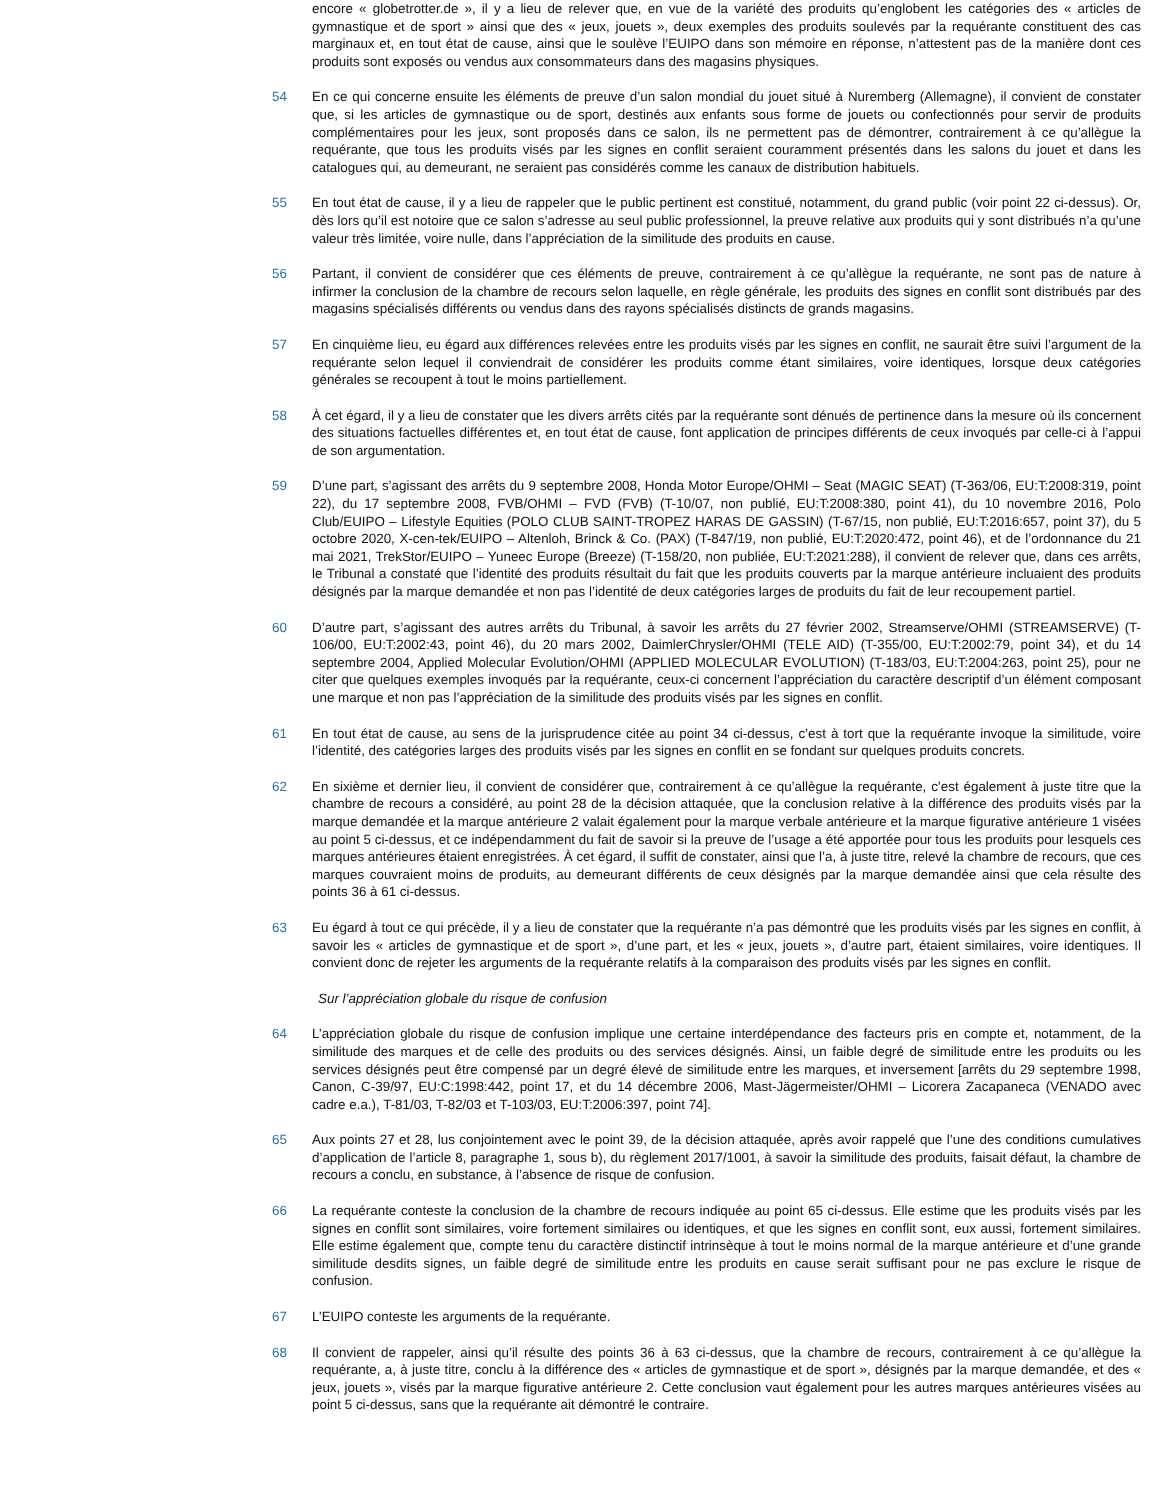encore « globetrotter.de », il y a lieu de relever que, en vue de la variété des produits qu’englobent les catégories des « articles de gymnastique et de sport » ainsi que des « jeux, jouets », deux exemples des produits soulevés par la requérante constituent des cas marginaux et, en tout état de cause, ainsi que le soulève l’EUIPO dans son mémoire en réponse, n’attestent pas de la manière dont ces produits sont exposés ou vendus aux consommateurs dans des magasins physiques.
54 En ce qui concerne ensuite les éléments de preuve d’un salon mondial du jouet situé à Nuremberg (Allemagne), il convient de constater que, si les articles de gymnastique ou de sport, destinés aux enfants sous forme de jouets ou confectionnés pour servir de produits complémentaires pour les jeux, sont proposés dans ce salon, ils ne permettent pas de démontrer, contrairement à ce qu’allègue la requérante, que tous les produits visés par les signes en conflit seraient couramment présentés dans les salons du jouet et dans les catalogues qui, au demeurant, ne seraient pas considérés comme les canaux de distribution habituels.
55 En tout état de cause, il y a lieu de rappeler que le public pertinent est constitué, notamment, du grand public (voir point 22 ci-dessus). Or, dès lors qu’il est notoire que ce salon s’adresse au seul public professionnel, la preuve relative aux produits qui y sont distribués n’a qu’une valeur très limitée, voire nulle, dans l’appréciation de la similitude des produits en cause.
56 Partant, il convient de considérer que ces éléments de preuve, contrairement à ce qu’allègue la requérante, ne sont pas de nature à infirmer la conclusion de la chambre de recours selon laquelle, en règle générale, les produits des signes en conflit sont distribués par des magasins spécialisés différents ou vendus dans des rayons spécialisés distincts de grands magasins.
57 En cinquième lieu, eu égard aux différences relevées entre les produits visés par les signes en conflit, ne saurait être suivi l’argument de la requérante selon lequel il conviendrait de considérer les produits comme étant similaires, voire identiques, lorsque deux catégories générales se recoupent à tout le moins partiellement.
58 À cet égard, il y a lieu de constater que les divers arrêts cités par la requérante sont dénués de pertinence dans la mesure où ils concernent des situations factuelles différentes et, en tout état de cause, font application de principes différents de ceux invoqués par celle-ci à l’appui de son argumentation.
59 D’une part, s’agissant des arrêts du 9 septembre 2008, Honda Motor Europe/OHMI – Seat (MAGIC SEAT) (T-363/06, EU:T:2008:319, point 22), du 17 septembre 2008, FVB/OHMI – FVD (FVB) (T-10/07, non publié, EU:T:2008:380, point 41), du 10 novembre 2016, Polo Club/EUIPO – Lifestyle Equities (POLO CLUB SAINT-TROPEZ HARAS DE GASSIN) (T-67/15, non publié, EU:T:2016:657, point 37), du 5 octobre 2020, X-cen-tek/EUIPO – Altenloh, Brinck & Co. (PAX) (T-847/19, non publié, EU:T:2020:472, point 46), et de l’ordonnance du 21 mai 2021, TrekStor/EUIPO – Yuneec Europe (Breeze) (T-158/20, non publiée, EU:T:2021:288), il convient de relever que, dans ces arrêts, le Tribunal a constaté que l’identité des produits résultait du fait que les produits couverts par la marque antérieure incluaient des produits désignés par la marque demandée et non pas l’identité de deux catégories larges de produits du fait de leur recoupement partiel.
60 D’autre part, s’agissant des autres arrêts du Tribunal, à savoir les arrêts du 27 février 2002, Streamserve/OHMI (STREAMSERVE) (T-106/00, EU:T:2002:43, point 46), du 20 mars 2002, DaimlerChrysler/OHMI (TELE AID) (T-355/00, EU:T:2002:79, point 34), et du 14 septembre 2004, Applied Molecular Evolution/OHMI (APPLIED MOLECULAR EVOLUTION) (T-183/03, EU:T:2004:263, point 25), pour ne citer que quelques exemples invoqués par la requérante, ceux-ci concernent l’appréciation du caractère descriptif d’un élément composant une marque et non pas l’appréciation de la similitude des produits visés par les signes en conflit.
61 En tout état de cause, au sens de la jurisprudence citée au point 34 ci-dessus, c’est à tort que la requérante invoque la similitude, voire l’identité, des catégories larges des produits visés par les signes en conflit en se fondant sur quelques produits concrets.
62 En sixième et dernier lieu, il convient de considérer que, contrairement à ce qu’allègue la requérante, c’est également à juste titre que la chambre de recours a considéré, au point 28 de la décision attaquée, que la conclusion relative à la différence des produits visés par la marque demandée et la marque antérieure 2 valait également pour la marque verbale antérieure et la marque figurative antérieure 1 visées au point 5 ci-dessus, et ce indépendamment du fait de savoir si la preuve de l’usage a été apportée pour tous les produits pour lesquels ces marques antérieures étaient enregistrées. À cet égard, il suffit de constater, ainsi que l’a, à juste titre, relevé la chambre de recours, que ces marques couvraient moins de produits, au demeurant différents de ceux désignés par la marque demandée ainsi que cela résulte des points 36 à 61 ci-dessus.
63 Eu égard à tout ce qui précède, il y a lieu de constater que la requérante n’a pas démontré que les produits visés par les signes en conflit, à savoir les « articles de gymnastique et de sport », d’une part, et les « jeux, jouets », d’autre part, étaient similaires, voire identiques. Il convient donc de rejeter les arguments de la requérante relatifs à la comparaison des produits visés par les signes en conflit.
Sur l’appréciation globale du risque de confusion
64 L’appréciation globale du risque de confusion implique une certaine interdépendance des facteurs pris en compte et, notamment, de la similitude des marques et de celle des produits ou des services désignés. Ainsi, un faible degré de similitude entre les produits ou les services désignés peut être compensé par un degré élevé de similitude entre les marques, et inversement [arrêts du 29 septembre 1998, Canon, C-39/97, EU:C:1998:442, point 17, et du 14 décembre 2006, Mast-Jägermeister/OHMI – Licorera Zacapaneca (VENADO avec cadre e.a.), T-81/03, T-82/03 et T-103/03, EU:T:2006:397, point 74].
65 Aux points 27 et 28, lus conjointement avec le point 39, de la décision attaquée, après avoir rappelé que l’une des conditions cumulatives d’application de l’article 8, paragraphe 1, sous b), du règlement 2017/1001, à savoir la similitude des produits, faisait défaut, la chambre de recours a conclu, en substance, à l’absence de risque de confusion.
66 La requérante conteste la conclusion de la chambre de recours indiquée au point 65 ci-dessus. Elle estime que les produits visés par les signes en conflit sont similaires, voire fortement similaires ou identiques, et que les signes en conflit sont, eux aussi, fortement similaires. Elle estime également que, compte tenu du caractère distinctif intrinsèque à tout le moins normal de la marque antérieure et d’une grande similitude desdits signes, un faible degré de similitude entre les produits en cause serait suffisant pour ne pas exclure le risque de confusion.
67 L’EUIPO conteste les arguments de la requérante.
68 Il convient de rappeler, ainsi qu’il résulte des points 36 à 63 ci-dessus, que la chambre de recours, contrairement à ce qu’allègue la requérante, a, à juste titre, conclu à la différence des « articles de gymnastique et de sport », désignés par la marque demandée, et des « jeux, jouets », visés par la marque figurative antérieure 2. Cette conclusion vaut également pour les autres marques antérieures visées au point 5 ci-dessus, sans que la requérante ait démontré le contraire.